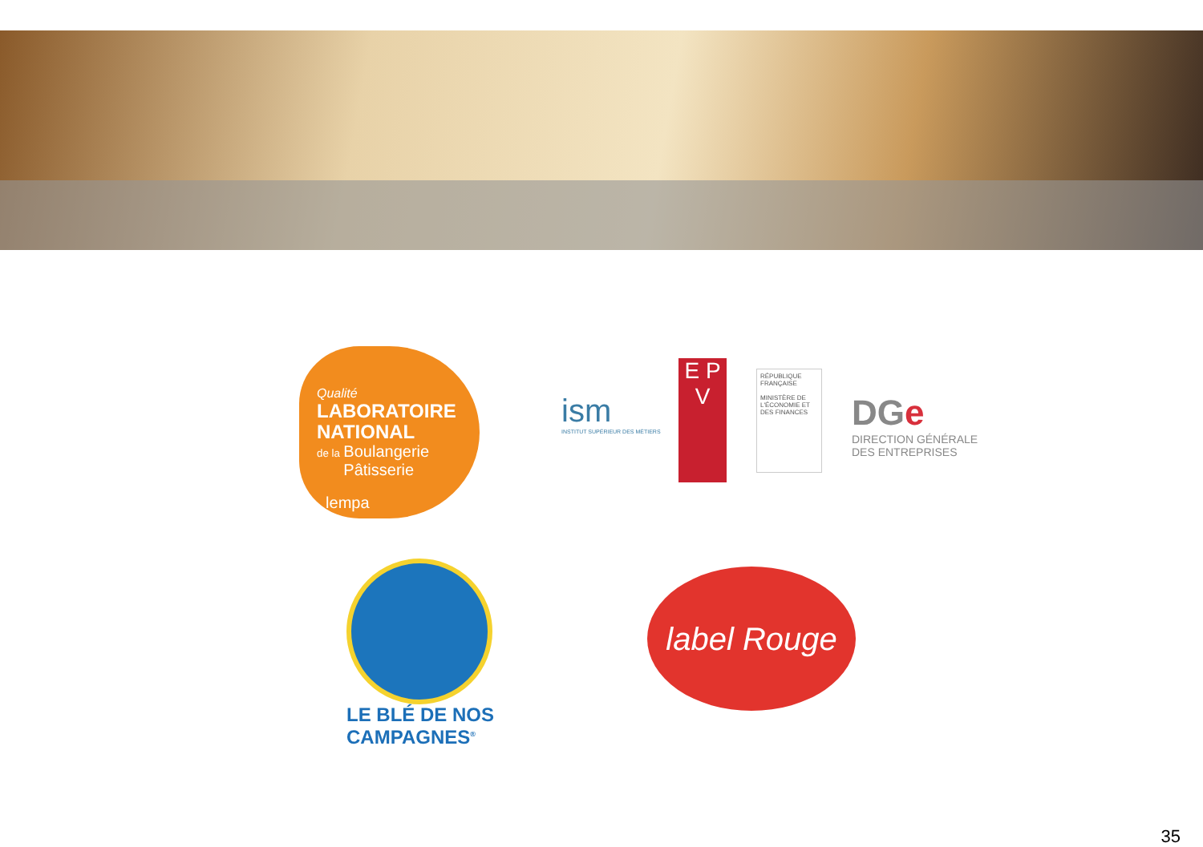Qualité
LABORATOIRE
NATIONAL
de la Boulangerie
Pâtisserie
lempa
ism
INSTITUT SUPÉRIEUR DES MÉTIERS
E P V
RÉPUBLIQUE FRANÇAISE
MINISTÈRE DE L'ÉCONOMIE ET DES FINANCES
DGe
DIRECTION GÉNÉRALE
DES ENTREPRISES
LE BLÉ DE NOS
CAMPAGNES<sup>®</sup>
label Rouge
35